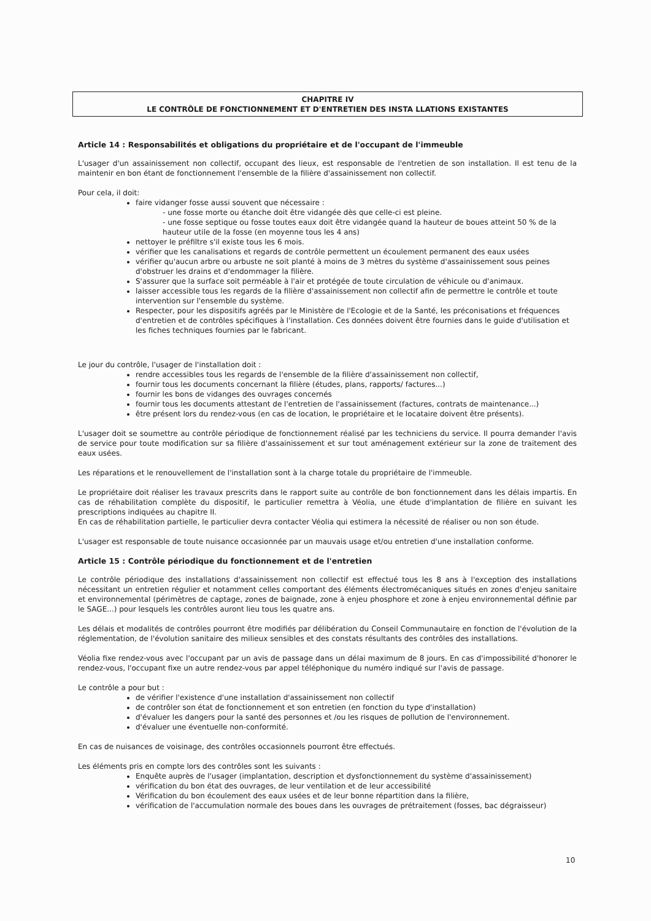CHAPITRE IV
LE CONTRÔLE DE FONCTIONNEMENT ET D'ENTRETIEN DES INSTA LLATIONS EXISTANTES
Article 14 : Responsabilités et obligations du propriétaire et de l'occupant de l'immeuble
L'usager d'un assainissement non collectif, occupant des lieux, est responsable de l'entretien de son installation. Il est tenu de la maintenir en bon étant de fonctionnement l'ensemble de la filière d'assainissement non collectif.
Pour cela, il doit:
faire vidanger fosse aussi souvent que nécessaire :
- une fosse morte ou étanche doit être vidangée dès que celle-ci est pleine.
- une fosse septique ou fosse toutes eaux doit être vidangée quand la hauteur de boues atteint 50 % de la hauteur utile de la fosse (en moyenne tous les 4 ans)
nettoyer le préfiltre s'il existe tous les 6 mois.
vérifier que les canalisations et regards de contrôle permettent un écoulement permanent des eaux usées
vérifier qu'aucun arbre ou arbuste ne soit planté à moins de 3 mètres du système d'assainissement sous peines d'obstruer les drains et d'endommager la filière.
S'assurer que la surface soit perméable à l'air et protégée de toute circulation de véhicule ou d'animaux.
laisser accessible tous les regards de la filière d'assainissement non collectif afin de permettre le contrôle et toute intervention sur l'ensemble du système.
Respecter, pour les dispositifs agréés par le Ministère de l'Ecologie et de la Santé, les préconisations et fréquences d'entretien et de contrôles spécifiques à l'installation. Ces données doivent être fournies dans le guide d'utilisation et les fiches techniques fournies par le fabricant.
Le jour du contrôle, l'usager de l'installation doit :
rendre accessibles tous les regards de l'ensemble de la filière d'assainissement non collectif,
fournir tous les documents concernant la filière (études, plans, rapports/ factures...)
fournir les bons de vidanges des ouvrages concernés
fournir tous les documents attestant de l'entretien de l'assainissement (factures, contrats de maintenance...)
être présent lors du rendez-vous (en cas de location, le propriétaire et le locataire doivent être présents).
L'usager doit se soumettre au contrôle périodique de fonctionnement réalisé par les techniciens du service. Il pourra demander l'avis de service pour toute modification sur sa filière d'assainissement et sur tout aménagement extérieur sur la zone de traitement des eaux usées.
Les réparations et le renouvellement de l'installation sont à la charge totale du propriétaire de l'immeuble.
Le propriétaire doit réaliser les travaux prescrits dans le rapport suite au contrôle de bon fonctionnement dans les délais impartis. En cas de réhabilitation complète du dispositif, le particulier remettra à Véolia, une étude d'implantation de filière en suivant les prescriptions indiquées au chapitre II.
En cas de réhabilitation partielle, le particulier devra contacter Véolia qui estimera la nécessité de réaliser ou non son étude.
L'usager est responsable de toute nuisance occasionnée par un mauvais usage et/ou entretien d'une installation conforme.
Article 15 : Contrôle périodique du fonctionnement et de l'entretien
Le contrôle périodique des installations d'assainissement non collectif est effectué tous les 8 ans à l'exception des installations nécessitant un entretien régulier et notamment celles comportant des éléments électromécaniques situés en zones d'enjeu sanitaire et environnemental (périmètres de captage, zones de baignade, zone à enjeu phosphore et zone à enjeu environnemental définie par le SAGE...) pour lesquels les contrôles auront lieu tous les quatre ans.
Les délais et modalités de contrôles pourront être modifiés par délibération du Conseil Communautaire en fonction de l'évolution de la réglementation, de l'évolution sanitaire des milieux sensibles et des constats résultants des contrôles des installations.
Véolia fixe rendez-vous avec l'occupant par un avis de passage dans un délai maximum de 8 jours. En cas d'impossibilité d'honorer le rendez-vous, l'occupant fixe un autre rendez-vous par appel téléphonique du numéro indiqué sur l'avis de passage.
Le contrôle a pour but :
de vérifier l'existence d'une installation d'assainissement non collectif
de contrôler son état de fonctionnement et son entretien (en fonction du type d'installation)
d'évaluer les dangers pour la santé des personnes et /ou les risques de pollution de l'environnement.
d'évaluer une éventuelle non-conformité.
En cas de nuisances de voisinage, des contrôles occasionnels pourront être effectués.
Les éléments pris en compte lors des contrôles sont les suivants :
Enquête auprès de l'usager (implantation, description et dysfonctionnement du système d'assainissement)
vérification du bon état des ouvrages, de leur ventilation et de leur accessibilité
Vérification du bon écoulement des eaux usées et de leur bonne répartition dans la filière,
vérification de l'accumulation normale des boues dans les ouvrages de prétraitement (fosses, bac dégraisseur)
10